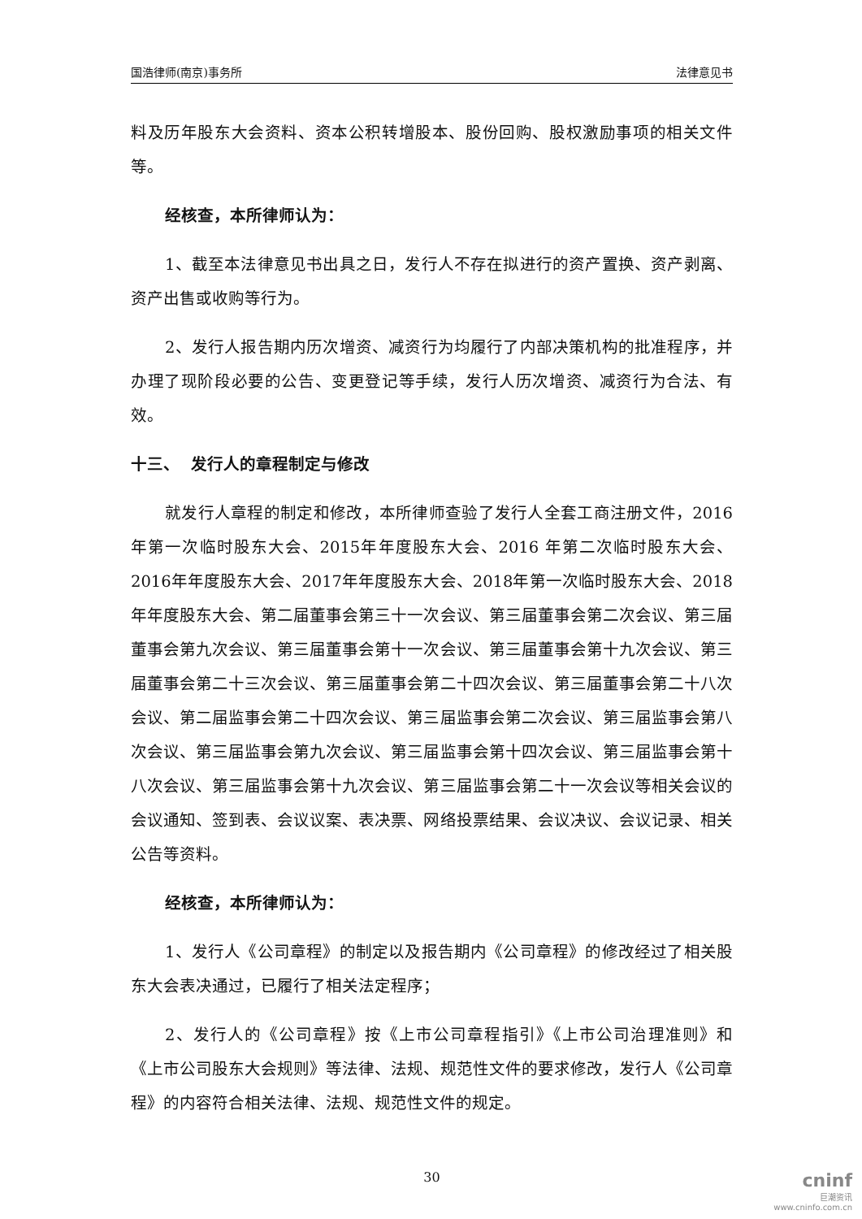国浩律师(南京)事务所 法律意见书
料及历年股东大会资料、资本公积转增股本、股份回购、股权激励事项的相关文件等。
经核查，本所律师认为：
1、截至本法律意见书出具之日，发行人不存在拟进行的资产置换、资产剥离、资产出售或收购等行为。
2、发行人报告期内历次增资、减资行为均履行了内部决策机构的批准程序，并办理了现阶段必要的公告、变更登记等手续，发行人历次增资、减资行为合法、有效。
十三、 发行人的章程制定与修改
就发行人章程的制定和修改，本所律师查验了发行人全套工商注册文件，2016年第一次临时股东大会、2015年年度股东大会、2016 年第二次临时股东大会、2016年年度股东大会、2017年年度股东大会、2018年第一次临时股东大会、2018年年度股东大会、第二届董事会第三十一次会议、第三届董事会第二次会议、第三届董事会第九次会议、第三届董事会第十一次会议、第三届董事会第十九次会议、第三届董事会第二十三次会议、第三届董事会第二十四次会议、第三届董事会第二十八次会议、第二届监事会第二十四次会议、第三届监事会第二次会议、第三届监事会第八次会议、第三届监事会第九次会议、第三届监事会第十四次会议、第三届监事会第十八次会议、第三届监事会第十九次会议、第三届监事会第二十一次会议等相关会议的会议通知、签到表、会议议案、表决票、网络投票结果、会议决议、会议记录、相关公告等资料。
经核查，本所律师认为：
1、发行人《公司章程》的制定以及报告期内《公司章程》的修改经过了相关股东大会表决通过，已履行了相关法定程序；
2、发行人的《公司章程》按《上市公司章程指引》《上市公司治理准则》和《上市公司股东大会规则》等法律、法规、规范性文件的要求修改，发行人《公司章程》的内容符合相关法律、法规、规范性文件的规定。
30
cninf
巨潮资讯
www.cninfo.com.cn